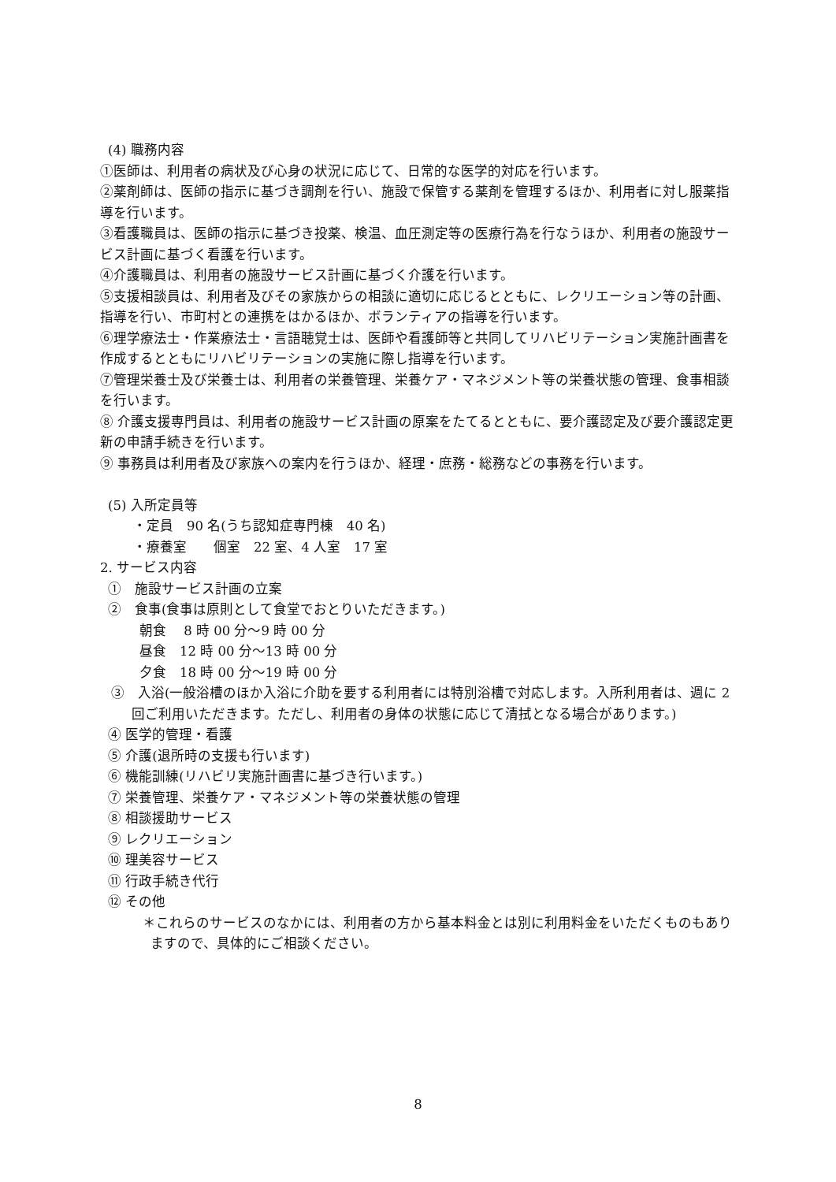(4) 職務内容
①医師は、利用者の病状及び心身の状況に応じて、日常的な医学的対応を行います。
②薬剤師は、医師の指示に基づき調剤を行い、施設で保管する薬剤を管理するほか、利用者に対し服薬指導を行います。
③看護職員は、医師の指示に基づき投薬、検温、血圧測定等の医療行為を行なうほか、利用者の施設サービス計画に基づく看護を行います。
④介護職員は、利用者の施設サービス計画に基づく介護を行います。
⑤支援相談員は、利用者及びその家族からの相談に適切に応じるとともに、レクリエーション等の計画、指導を行い、市町村との連携をはかるほか、ボランティアの指導を行います。
⑥理学療法士・作業療法士・言語聴覚士は、医師や看護師等と共同してリハビリテーション実施計画書を作成するとともにリハビリテーションの実施に際し指導を行います。
⑦管理栄養士及び栄養士は、利用者の栄養管理、栄養ケア・マネジメント等の栄養状態の管理、食事相談を行います。
⑧ 介護支援専門員は、利用者の施設サービス計画の原案をたてるとともに、要介護認定及び要介護認定更新の申請手続きを行います。
⑨ 事務員は利用者及び家族への案内を行うほか、経理・庶務・総務などの事務を行います。
(5) 入所定員等
・定員　90 名(うち認知症専門棟　40 名)
・療養室　　個室　22 室、4 人室　17 室
2. サービス内容
①　施設サービス計画の立案
②　食事(食事は原則として食堂でおとりいただきます。)
朝食　 8 時 00 分～9 時 00 分
昼食　12 時 00 分～13 時 00 分
夕食　18 時 00 分～19 時 00 分
③　入浴(一般浴槽のほか入浴に介助を要する利用者には特別浴槽で対応します。入所利用者は、週に 2 回ご利用いただきます。ただし、利用者の身体の状態に応じて清拭となる場合があります。)
④ 医学的管理・看護
⑤ 介護(退所時の支援も行います)
⑥ 機能訓練(リハビリ実施計画書に基づき行います。)
⑦ 栄養管理、栄養ケア・マネジメント等の栄養状態の管理
⑧ 相談援助サービス
⑨ レクリエーション
⑩ 理美容サービス
⑪ 行政手続き代行
⑫ その他
＊これらのサービスのなかには、利用者の方から基本料金とは別に利用料金をいただくものもありますので、具体的にご相談ください。
8